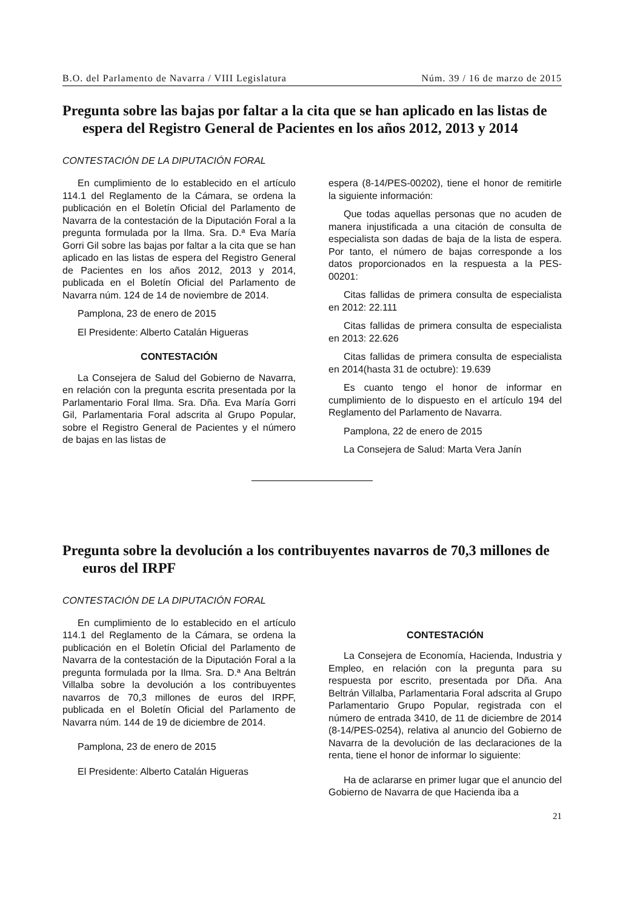B.O. del Parlamento de Navarra / VIII Legislatura Núm. 39 / 16 de marzo de 2015
Pregunta sobre las bajas por faltar a la cita que se han aplicado en las listas de espera del Registro General de Pacientes en los años 2012, 2013 y 2014
CONTESTACIÓN DE LA DIPUTACIÓN FORAL
En cumplimiento de lo establecido en el artículo 114.1 del Reglamento de la Cámara, se ordena la publicación en el Boletín Oficial del Parlamento de Navarra de la contestación de la Diputación Foral a la pregunta formulada por la Ilma. Sra. D.ª Eva María Gorri Gil sobre las bajas por faltar a la cita que se han aplicado en las listas de espera del Registro General de Pacientes en los años 2012, 2013 y 2014, publicada en el Boletín Oficial del Parlamento de Navarra núm. 124 de 14 de noviembre de 2014.
Pamplona, 23 de enero de 2015
El Presidente: Alberto Catalán Higueras
CONTESTACIÓN
La Consejera de Salud del Gobierno de Navarra, en relación con la pregunta escrita presentada por la Parlamentario Foral Ilma. Sra. Dña. Eva María Gorri Gil, Parlamentaria Foral adscrita al Grupo Popular, sobre el Registro General de Pacientes y el número de bajas en las listas de
espera (8-14/PES-00202), tiene el honor de remitirle la siguiente información:
Que todas aquellas personas que no acuden de manera injustificada a una citación de consulta de especialista son dadas de baja de la lista de espera. Por tanto, el número de bajas corresponde a los datos proporcionados en la respuesta a la PES-00201:
Citas fallidas de primera consulta de especialista en 2012: 22.111
Citas fallidas de primera consulta de especialista en 2013: 22.626
Citas fallidas de primera consulta de especialista en 2014(hasta 31 de octubre): 19.639
Es cuanto tengo el honor de informar en cumplimiento de lo dispuesto en el artículo 194 del Reglamento del Parlamento de Navarra.
Pamplona, 22 de enero de 2015
La Consejera de Salud: Marta Vera Janín
Pregunta sobre la devolución a los contribuyentes navarros de 70,3 millones de euros del IRPF
CONTESTACIÓN DE LA DIPUTACIÓN FORAL
En cumplimiento de lo establecido en el artículo 114.1 del Reglamento de la Cámara, se ordena la publicación en el Boletín Oficial del Parlamento de Navarra de la contestación de la Diputación Foral a la pregunta formulada por la Ilma. Sra. D.ª Ana Beltrán Villalba sobre la devolución a los contribuyentes navarros de 70,3 millones de euros del IRPF, publicada en el Boletín Oficial del Parlamento de Navarra núm. 144 de 19 de diciembre de 2014.
Pamplona, 23 de enero de 2015
El Presidente: Alberto Catalán Higueras
CONTESTACIÓN
La Consejera de Economía, Hacienda, Industria y Empleo, en relación con la pregunta para su respuesta por escrito, presentada por Dña. Ana Beltrán Villalba, Parlamentaria Foral adscrita al Grupo Parlamentario Grupo Popular, registrada con el número de entrada 3410, de 11 de diciembre de 2014 (8-14/PES-0254), relativa al anuncio del Gobierno de Navarra de la devolución de las declaraciones de la renta, tiene el honor de informar lo siguiente:
Ha de aclararse en primer lugar que el anuncio del Gobierno de Navarra de que Hacienda iba a
21